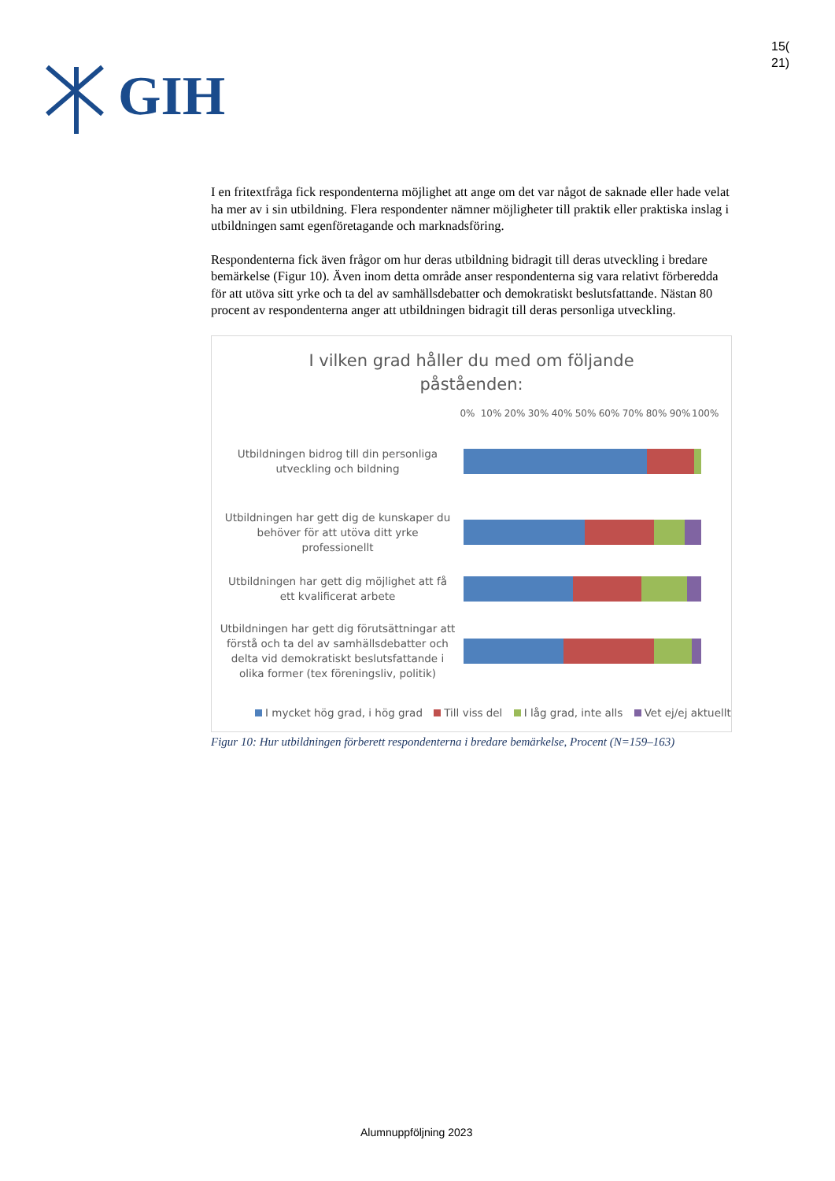GIH
15(
21)
I en fritextfråga fick respondenterna möjlighet att ange om det var något de saknade eller hade velat ha mer av i sin utbildning. Flera respondenter nämner möjligheter till praktik eller praktiska inslag i utbildningen samt egenföretagande och marknadsföring.
Respondenterna fick även frågor om hur deras utbildning bidragit till deras utveckling i bredare bemärkelse (Figur 10). Även inom detta område anser respondenterna sig vara relativt förberedda för att utöva sitt yrke och ta del av samhällsdebatter och demokratiskt beslutsfattande. Nästan 80 procent av respondenterna anger att utbildningen bidragit till deras personliga utveckling.
I vilken grad håller du med om följande
påståenden:
0% 10% 20% 30% 40% 50% 60% 70% 80% 90% 100%
Utbildningen bidrog till din personliga utveckling och bildning
Utbildningen har gett dig de kunskaper du behöver för att utöva ditt yrke professionellt
Utbildningen har gett dig möjlighet att få ett kvalificerat arbete
Utbildningen har gett dig förutsättningar att förstå och ta del av samhällsdebatter och delta vid demokratiskt beslutsfattande i olika former (tex föreningsliv, politik)
I mycket hög grad, i hög grad Till viss del I låg grad, inte alls Vet ej/ej aktuellt
Figur 10: Hur utbildningen förberett respondenterna i bredare bemärkelse, Procent (N=159–163)
Alumnuppföljning 2023